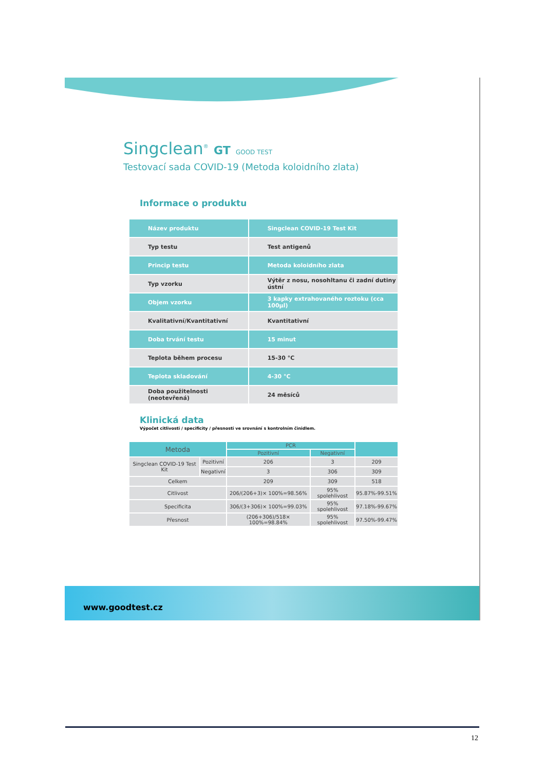Singclean<sup>®</sup> GT GOOD TEST
Testovací sada COVID-19 (Metoda koloidního zlata)
Informace o produktu
| Název produktu | Singclean COVID-19 Test Kit |
| Typ testu | Test antigenů |
| Princip testu | Metoda koloidního zlata |
| Typ vzorku | Výtěr z nosu, nosohltanu či zadní dutiny ústní |
| Objem vzorku | 3 kapky extrahovaného roztoku (cca 100µl) |
| Kvalitativní/Kvantitativní | Kvantitativní |
| Doba trvání testu | 15 minut |
| Teplota během procesu | 15-30 °C |
| Teplota skladování | 4-30 °C |
| Doba použitelnosti (neotevřená) | 24 měsíců |
Klinická data
Výpočet citlivosti / specificity / přesnosti ve srovnání s kontrolním činidlem.
| Metoda | | PCR | | |
| --- | --- | --- | --- | --- |
| | | Pozitivní | Negativní | |
| Singclean COVID-19 Test Kit | Pozitivní | 206 | 3 | 209 |
| | Negativní | 3 | 306 | 309 |
| Celkem | | 209 | 309 | 518 |
| Citlivost | | 206/(206+3)× 100%=98.56% | 95% spolehlivost | 95.87%-99.51% |
| Specificita | | 306/(3+306)× 100%=99.03% | 95% spolehlivost | 97.18%-99.67% |
| Přesnost | | (206+306)/518× 100%=98.84% | 95% spolehlivost | 97.50%-99.47% |
www.goodtest.cz
12